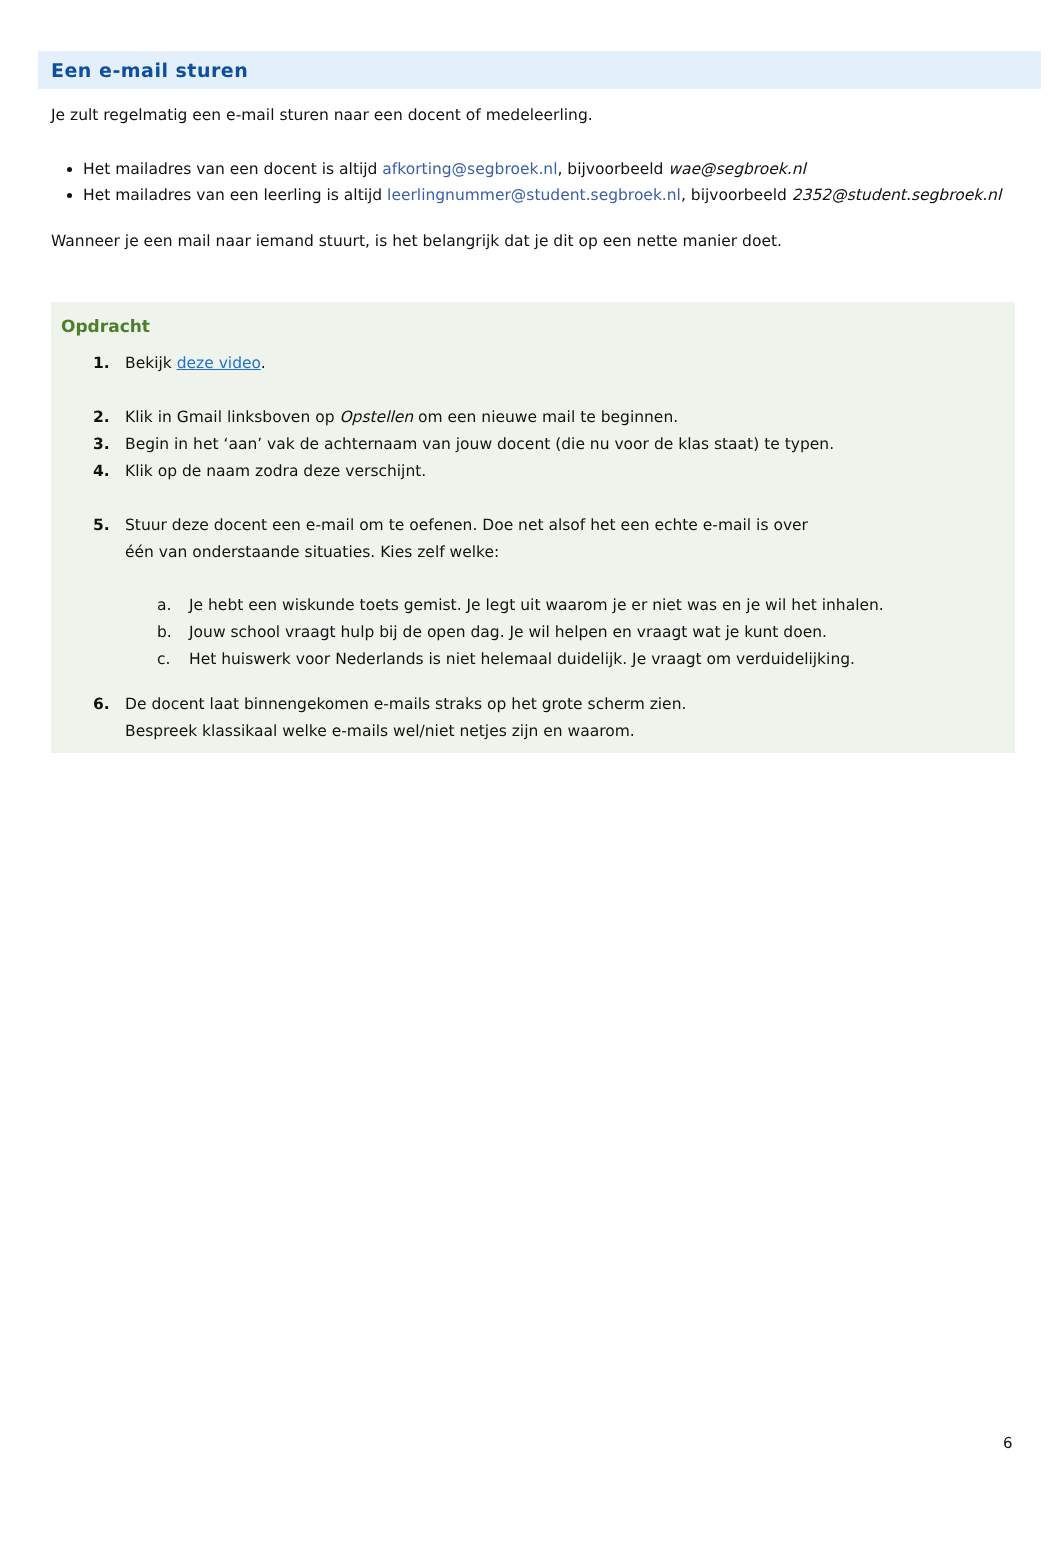Een e-mail sturen
Je zult regelmatig een e-mail sturen naar een docent of medeleerling.
Het mailadres van een docent is altijd afkorting@segbroek.nl, bijvoorbeeld wae@segbroek.nl
Het mailadres van een leerling is altijd leerlingnummer@student.segbroek.nl, bijvoorbeeld 2352@student.segbroek.nl
Wanneer je een mail naar iemand stuurt, is het belangrijk dat je dit op een nette manier doet.
Opdracht
1. Bekijk deze video.
2. Klik in Gmail linksboven op Opstellen om een nieuwe mail te beginnen.
3. Begin in het ‘aan’ vak de achternaam van jouw docent (die nu voor de klas staat) te typen.
4. Klik op de naam zodra deze verschijnt.
5. Stuur deze docent een e-mail om te oefenen. Doe net alsof het een echte e-mail is over
één van onderstaande situaties. Kies zelf welke:
a. Je hebt een wiskunde toets gemist. Je legt uit waarom je er niet was en je wil het inhalen.
b. Jouw school vraagt hulp bij de open dag. Je wil helpen en vraagt wat je kunt doen.
c. Het huiswerk voor Nederlands is niet helemaal duidelijk. Je vraagt om verduidelijking.
6. De docent laat binnengekomen e-mails straks op het grote scherm zien.
Bespreek klassikaal welke e-mails wel/niet netjes zijn en waarom.
6